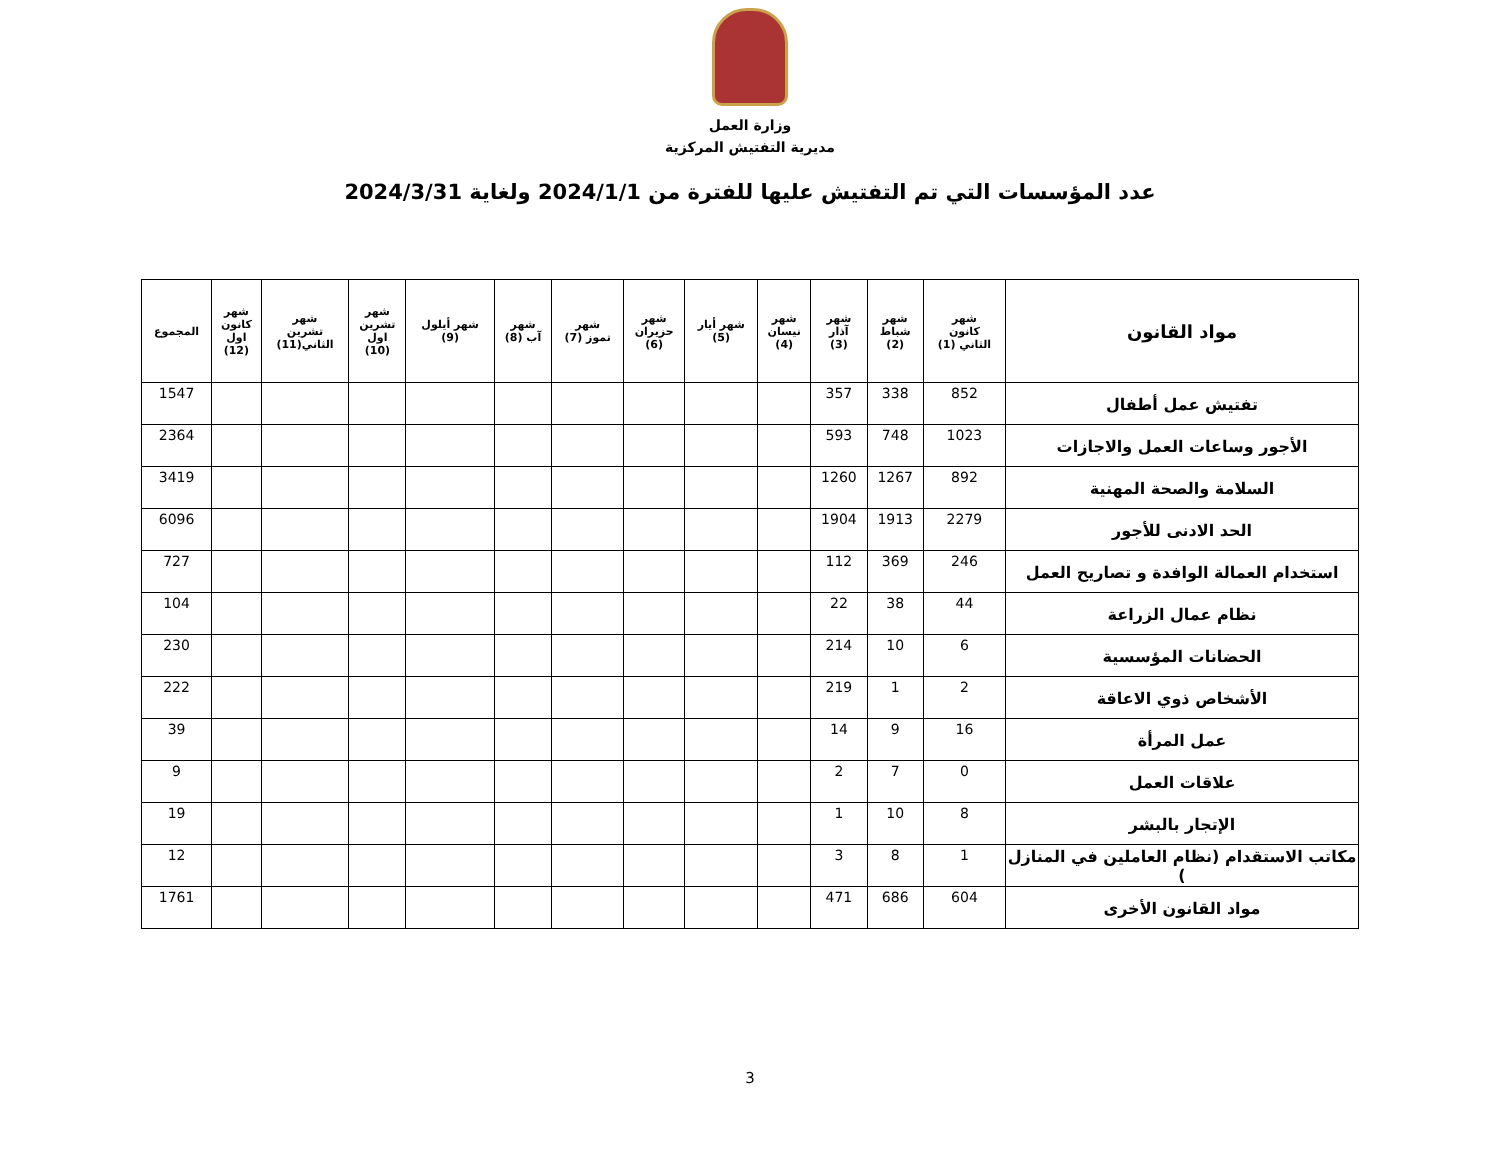وزارة العمل
مديرية التفتيش المركزية
عدد المؤسسات التي تم التفتيش عليها للفترة من 2024/1/1 ولغاية 2024/3/31
| مواد القانون | شهر كانون الثاني (1) | شهر شباط (2) | شهر آذار (3) | شهر نيسان (4) | شهر أيار (5) | شهر حزيران (6) | شهر تموز (7) | شهر آب (8) | شهر أيلول (9) | شهر تشرين اول (10) | شهر تشرين الثاني(11) | شهر كانون اول (12) | المجموع |
| --- | --- | --- | --- | --- | --- | --- | --- | --- | --- | --- | --- | --- | --- |
| تفتيش عمل أطفال | 852 | 338 | 357 | | | | | | | | | | 1547 |
| الأجور وساعات العمل والاجازات | 1023 | 748 | 593 | | | | | | | | | | 2364 |
| السلامة والصحة المهنية | 892 | 1267 | 1260 | | | | | | | | | | 3419 |
| الحد الادنى للأجور | 2279 | 1913 | 1904 | | | | | | | | | | 6096 |
| استخدام العمالة الوافدة و تصاريح العمل | 246 | 369 | 112 | | | | | | | | | | 727 |
| نظام عمال الزراعة | 44 | 38 | 22 | | | | | | | | | | 104 |
| الحضانات المؤسسية | 6 | 10 | 214 | | | | | | | | | | 230 |
| الأشخاص ذوي الاعاقة | 2 | 1 | 219 | | | | | | | | | | 222 |
| عمل المرأة | 16 | 9 | 14 | | | | | | | | | | 39 |
| علاقات العمل | 0 | 7 | 2 | | | | | | | | | | 9 |
| الإتجار بالبشر | 8 | 10 | 1 | | | | | | | | | | 19 |
| مكاتب الاستقدام (نظام العاملين في المنازل ) | 1 | 8 | 3 | | | | | | | | | | 12 |
| مواد القانون الأخرى | 604 | 686 | 471 | | | | | | | | | | 1761 |
3